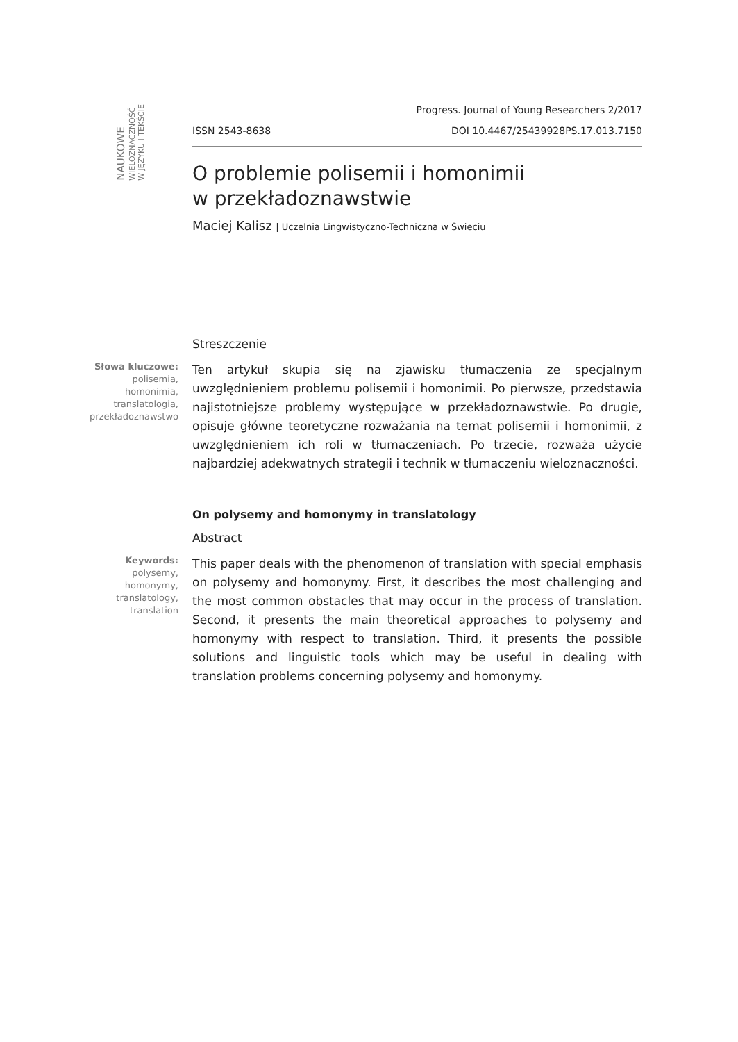NAUKOWE
WIELOZNACZNOŚĆ
W JĘZYKU I TEKŚCIE
Progress. Journal of Young Researchers 2/2017
ISSN 2543-8638 DOI 10.4467/25439928PS.17.013.7150
O problemie polisemii i homonimii
w przekładoznawstwie
Maciej Kalisz | Uczelnia Lingwistyczno-Techniczna w Świeciu
Streszczenie
Słowa kluczowe:
polisemia,
homonimia,
translatologia,
przekładoznawstwo
Ten artykuł skupia się na zjawisku tłumaczenia ze specjalnym uwzględnieniem problemu polisemii i homonimii. Po pierwsze, przedstawia najistotniejsze problemy występujące w przekładoznawstwie. Po drugie, opisuje główne teoretyczne rozważania na temat polisemii i homonimii, z uwzględnieniem ich roli w tłumaczeniach. Po trzecie, rozważa użycie najbardziej adekwatnych strategii i technik w tłumaczeniu wieloznaczności.
On polysemy and homonymy in translatology
Abstract
Keywords:
polysemy,
homonymy,
translatology,
translation
This paper deals with the phenomenon of translation with special emphasis on polysemy and homonymy. First, it describes the most challenging and the most common obstacles that may occur in the process of translation. Second, it presents the main theoretical approaches to polysemy and homonymy with respect to translation. Third, it presents the possible solutions and linguistic tools which may be useful in dealing with translation problems concerning polysemy and homonymy.